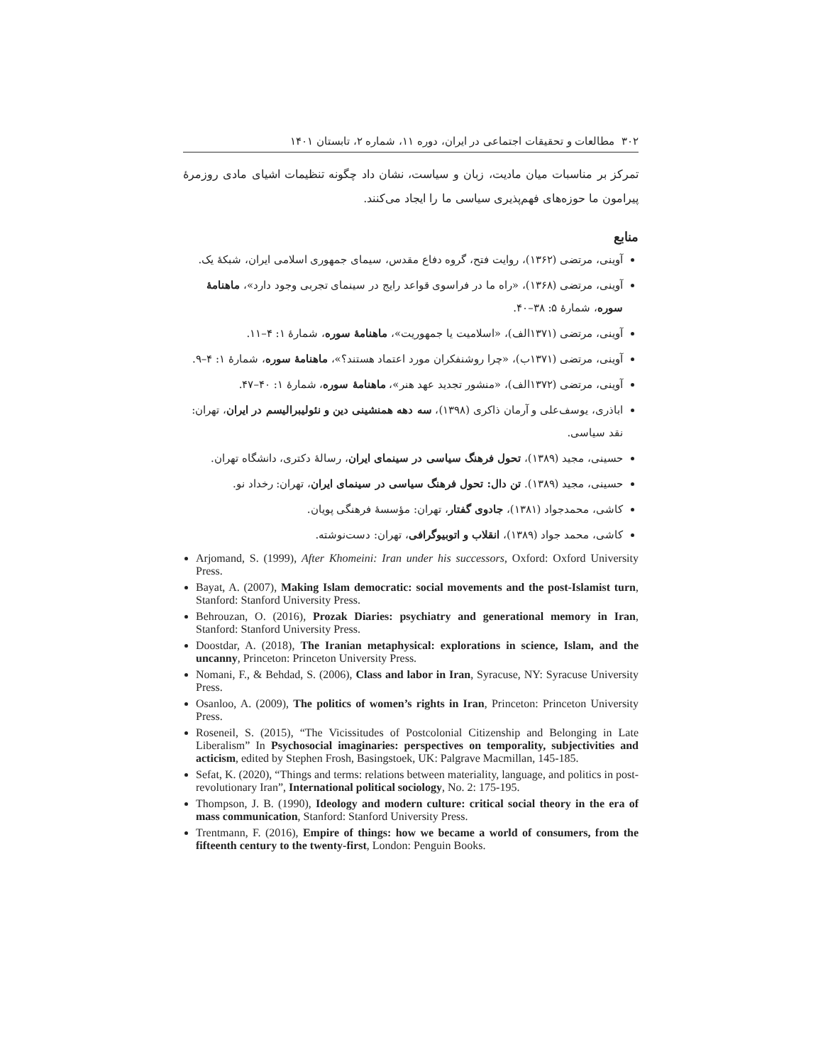۳۰۲ مطالعات و تحقیقات اجتماعی در ایران، دوره ۱۱، شماره ۲، تابستان ۱۴۰۱
تمرکز بر مناسبات میان مادیت، زبان و سیاست، نشان داد چگونه تنظیمات اشیای مادی روزمرهٔ پیرامون ما حوزه‌های فهم‌پذیری سیاسی ما را ایجاد می‌کنند.
منابع
آوینی، مرتضی (۱۳۶۲)، روایت فتح، گروه دفاع مقدس، سیمای جمهوری اسلامی ایران، شبکهٔ یک.
آوینی، مرتضی (۱۳۶۸)، «راه ما در فراسوی قواعد رایج در سینمای تجربی وجود دارد»، ماهنامهٔ سوره، شمارهٔ ۵: ۳۸–۴۰.
آوینی، مرتضی (۱۳۷۱الف)، «اسلامیت یا جمهوریت»، ماهنامهٔ سوره، شمارهٔ ۱: ۴–۱۱.
آوینی، مرتضی (۱۳۷۱ب)، «چرا روشنفکران مورد اعتماد هستند؟»، ماهنامهٔ سوره، شمارهٔ ۱: ۴–۹.
آوینی، مرتضی (۱۳۷۲الف)، «منشور تجدید عهد هنر»، ماهنامهٔ سوره، شمارهٔ ۱: ۴۰–۴۷.
اباذری، یوسف‌علی و آرمان ذاکری (۱۳۹۸)، سه دهه همنشینی دین و نئولیبرالیسم در ایران، تهران: نقد سیاسی.
حسینی، مجید (۱۳۸۹)، تحول فرهنگ سیاسی در سینمای ایران، رسالهٔ دکتری، دانشگاه تهران.
حسینی، مجید (۱۳۸۹). تن دال: تحول فرهنگ سیاسی در سینمای ایران، تهران: رخداد نو.
کاشی، محمدجواد (۱۳۸۱)، جادوی گفتار، تهران: مؤسسهٔ فرهنگی پویان.
کاشی، محمد جواد (۱۳۸۹)، انقلاب و اتوبیوگرافی، تهران: دست‌نوشته.
Arjomand, S. (1999), After Khomeini: Iran under his successors, Oxford: Oxford University Press.
Bayat, A. (2007), Making Islam democratic: social movements and the post-Islamist turn, Stanford: Stanford University Press.
Behrouzan, O. (2016), Prozak Diaries: psychiatry and generational memory in Iran, Stanford: Stanford University Press.
Doostdar, A. (2018), The Iranian metaphysical: explorations in science, Islam, and the uncanny, Princeton: Princeton University Press.
Nomani, F., & Behdad, S. (2006), Class and labor in Iran, Syracuse, NY: Syracuse University Press.
Osanloo, A. (2009), The politics of women’s rights in Iran, Princeton: Princeton University Press.
Roseneil, S. (2015), “The Vicissitudes of Postcolonial Citizenship and Belonging in Late Liberalism” In Psychosocial imaginaries: perspectives on temporality, subjectivities and acticism, edited by Stephen Frosh, Basingstoek, UK: Palgrave Macmillan, 145-185.
Sefat, K. (2020), “Things and terms: relations between materiality, language, and politics in post-revolutionary Iran”, International political sociology, No. 2: 175-195.
Thompson, J. B. (1990), Ideology and modern culture: critical social theory in the era of mass communication, Stanford: Stanford University Press.
Trentmann, F. (2016), Empire of things: how we became a world of consumers, from the fifteenth century to the twenty-first, London: Penguin Books.